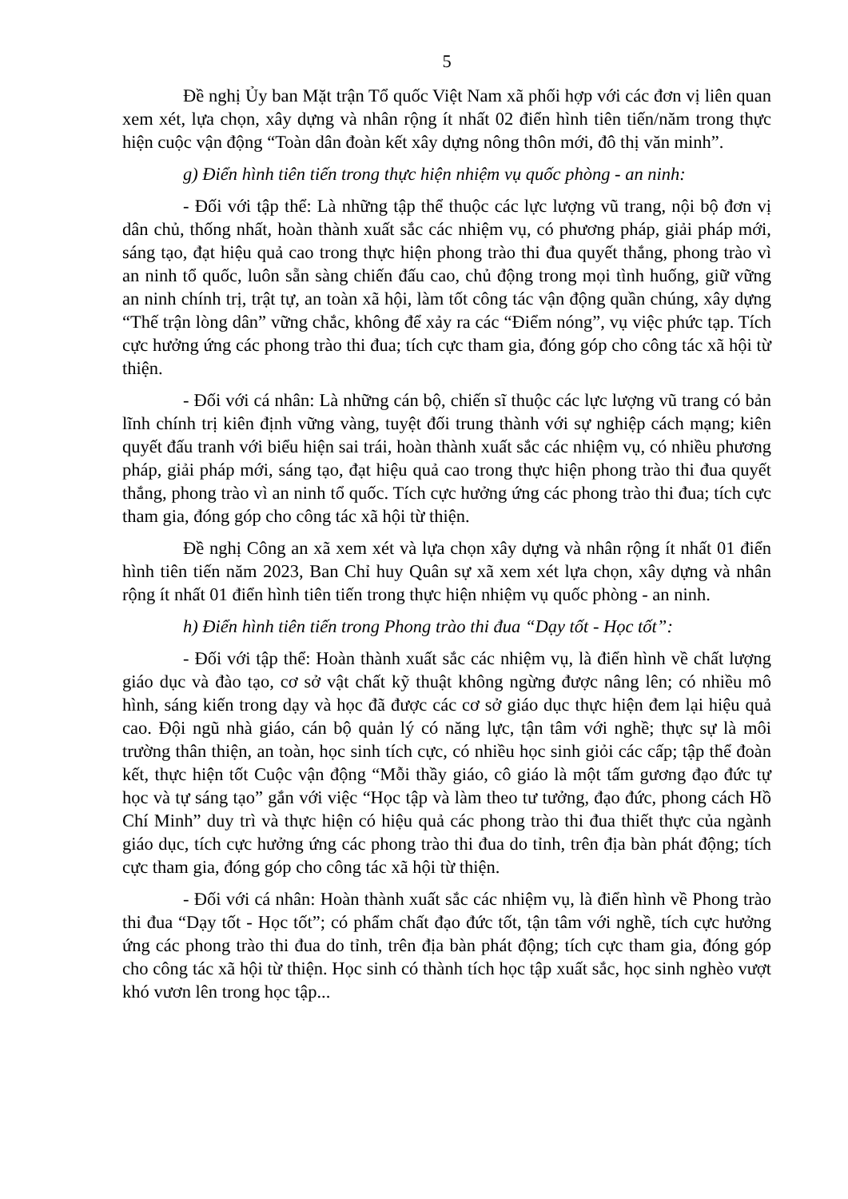5
Đề nghị Ủy ban Mặt trận Tổ quốc Việt Nam xã phối hợp với các đơn vị liên quan xem xét, lựa chọn, xây dựng và nhân rộng ít nhất 02 điển hình tiên tiến/năm trong thực hiện cuộc vận động “Toàn dân đoàn kết xây dựng nông thôn mới, đô thị văn minh”.
g) Điển hình tiên tiến trong thực hiện nhiệm vụ quốc phòng - an ninh:
- Đối với tập thể: Là những tập thể thuộc các lực lượng vũ trang, nội bộ đơn vị dân chủ, thống nhất, hoàn thành xuất sắc các nhiệm vụ, có phương pháp, giải pháp mới, sáng tạo, đạt hiệu quả cao trong thực hiện phong trào thi đua quyết thắng, phong trào vì an ninh tổ quốc, luôn sẵn sàng chiến đấu cao, chủ động trong mọi tình huống, giữ vững an ninh chính trị, trật tự, an toàn xã hội, làm tốt công tác vận động quần chúng, xây dựng “Thế trận lòng dân” vững chắc, không để xảy ra các “Điểm nóng”, vụ việc phức tạp. Tích cực hưởng ứng các phong trào thi đua; tích cực tham gia, đóng góp cho công tác xã hội từ thiện.
- Đối với cá nhân: Là những cán bộ, chiến sĩ thuộc các lực lượng vũ trang có bản lĩnh chính trị kiên định vững vàng, tuyệt đối trung thành với sự nghiệp cách mạng; kiên quyết đấu tranh với biểu hiện sai trái, hoàn thành xuất sắc các nhiệm vụ, có nhiều phương pháp, giải pháp mới, sáng tạo, đạt hiệu quả cao trong thực hiện phong trào thi đua quyết thắng, phong trào vì an ninh tổ quốc. Tích cực hưởng ứng các phong trào thi đua; tích cực tham gia, đóng góp cho công tác xã hội từ thiện.
Đề nghị Công an xã xem xét và lựa chọn xây dựng và nhân rộng ít nhất 01 điển hình tiên tiến năm 2023, Ban Chỉ huy Quân sự xã xem xét lựa chọn, xây dựng và nhân rộng ít nhất 01 điển hình tiên tiến trong thực hiện nhiệm vụ quốc phòng - an ninh.
h) Điển hình tiên tiến trong Phong trào thi đua “Dạy tốt - Học tốt”:
- Đối với tập thể: Hoàn thành xuất sắc các nhiệm vụ, là điển hình về chất lượng giáo dục và đào tạo, cơ sở vật chất kỹ thuật không ngừng được nâng lên; có nhiều mô hình, sáng kiến trong dạy và học đã được các cơ sở giáo dục thực hiện đem lại hiệu quả cao. Đội ngũ nhà giáo, cán bộ quản lý có năng lực, tận tâm với nghề; thực sự là môi trường thân thiện, an toàn, học sinh tích cực, có nhiều học sinh giỏi các cấp; tập thể đoàn kết, thực hiện tốt Cuộc vận động “Mỗi thầy giáo, cô giáo là một tấm gương đạo đức tự học và tự sáng tạo” gắn với việc “Học tập và làm theo tư tưởng, đạo đức, phong cách Hồ Chí Minh” duy trì và thực hiện có hiệu quả các phong trào thi đua thiết thực của ngành giáo dục, tích cực hưởng ứng các phong trào thi đua do tỉnh, trên địa bàn phát động; tích cực tham gia, đóng góp cho công tác xã hội từ thiện.
- Đối với cá nhân: Hoàn thành xuất sắc các nhiệm vụ, là điển hình về Phong trào thi đua “Dạy tốt - Học tốt”; có phẩm chất đạo đức tốt, tận tâm với nghề, tích cực hưởng ứng các phong trào thi đua do tỉnh, trên địa bàn phát động; tích cực tham gia, đóng góp cho công tác xã hội từ thiện. Học sinh có thành tích học tập xuất sắc, học sinh nghèo vượt khó vươn lên trong học tập...